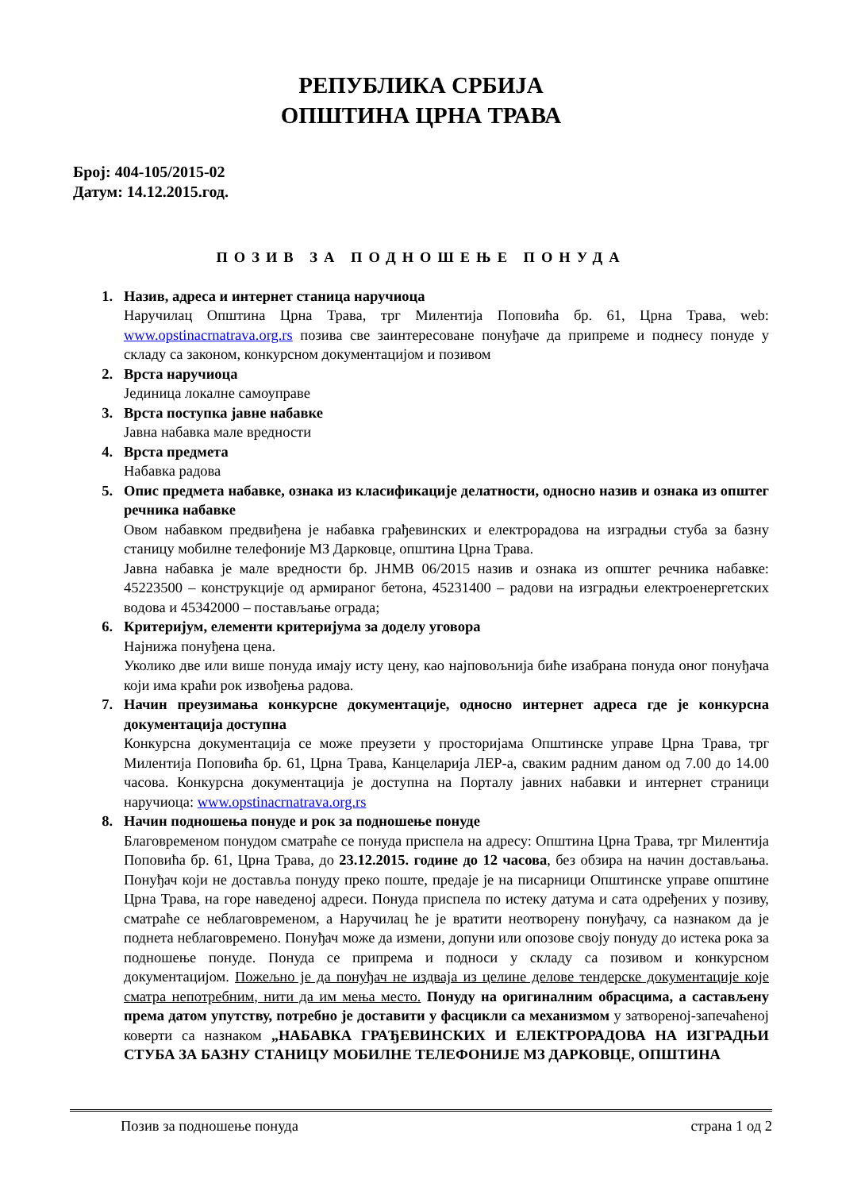РЕПУБЛИКА СРБИЈА
ОПШТИНА ЦРНА ТРАВА
Број: 404-105/2015-02
Датум: 14.12.2015.год.
ПОЗИВ ЗА ПОДНОШЕЊЕ ПОНУДА
1. Назив, адреса и интернет станица наручиоца
Наручилац Општина Црна Трава, трг Милентија Поповића бр. 61, Црна Трава, web: www.opstinacrnatrava.org.rs позива све заинтересоване понуђаче да припреме и поднесу понуде у складу са законом, конкурсном документацијом и позивом
2. Врста наручиоца
Јединица локалне самоуправе
3. Врста поступка јавне набавке
Јавна набавка мале вредности
4. Врста предмета
Набавка радова
5. Опис предмета набавке, ознака из класификације делатности, односно назив и ознака из општег речника набавке
Овом набавком предвиђена је набавка грађевинских и електрорадова на изградњи стуба за базну станицу мобилне телефоније МЗ Дарковце, општина Црна Трава.
Јавна набавка је мале вредности бр. ЈНМВ 06/2015 назив и ознака из општег речника набавке: 45223500 – конструкције од армираног бетона, 45231400 – радови на изградњи електроенергетских водова и 45342000 – постављање ограда;
6. Критеријум, елементи критеријума за доделу уговора
Најнижа понуђена цена.
Уколико две или више понуда имају исту цену, као најповољнија биће изабрана понуда оног понуђача који има краћи рок извођења радова.
7. Начин преузимања конкурсне документације, односно интернет адреса где је конкурсна документација доступна
Конкурсна документација се може преузети у просторијама Општинске управе Црна Трава, трг Милентија Поповића бр. 61, Црна Трава, Канцеларија ЛЕР-а, сваким радним даном од 7.00 до 14.00 часова. Конкурсна документација је доступна на Порталу јавних набавки и интернет страници наручиоца: www.opstinacrnatrava.org.rs
8. Начин подношења понуде и рок за подношење понуде
Благовременом понудом сматраће се понуда приспела на адресу: Општина Црна Трава, трг Милентија Поповића бр. 61, Црна Трава, до 23.12.2015. године до 12 часова, без обзира на начин достављања. Понуђач који не доставља понуду преко поште, предаје је на писарници Општинске управе општине Црна Трава, на горе наведеној адреси. Понуда приспела по истеку датума и сата одређених у позиву, сматраће се неблаговременом, а Наручилац ће је вратити неотворену понуђачу, са назнаком да је поднета неблаговремено. Понуђач може да измени, допуни или опозове своју понуду до истека рока за подношење понуде. Понуда се припрема и подноси у складу са позивом и конкурсном документацијом. Пожељно је да понуђач не издваја из целине делове тендерске документације које сматра непотребним, нити да им мења место. Понуду на оригиналним обрасцима, а састављену према датом упутству, потребно је доставити у фасцикли са механизмом у затвореној-запечаћеној коверти са назнаком „НАБАВКА ГРАЂЕВИНСКИХ И ЕЛЕКТРОРАДОВА НА ИЗГРАДЊИ СТУБА ЗА БАЗНУ СТАНИЦУ МОБИЛНЕ ТЕЛЕФОНИЈЕ МЗ ДАРКОВЦЕ, ОПШТИНА
Позив за подношење понуда страна 1 од 2